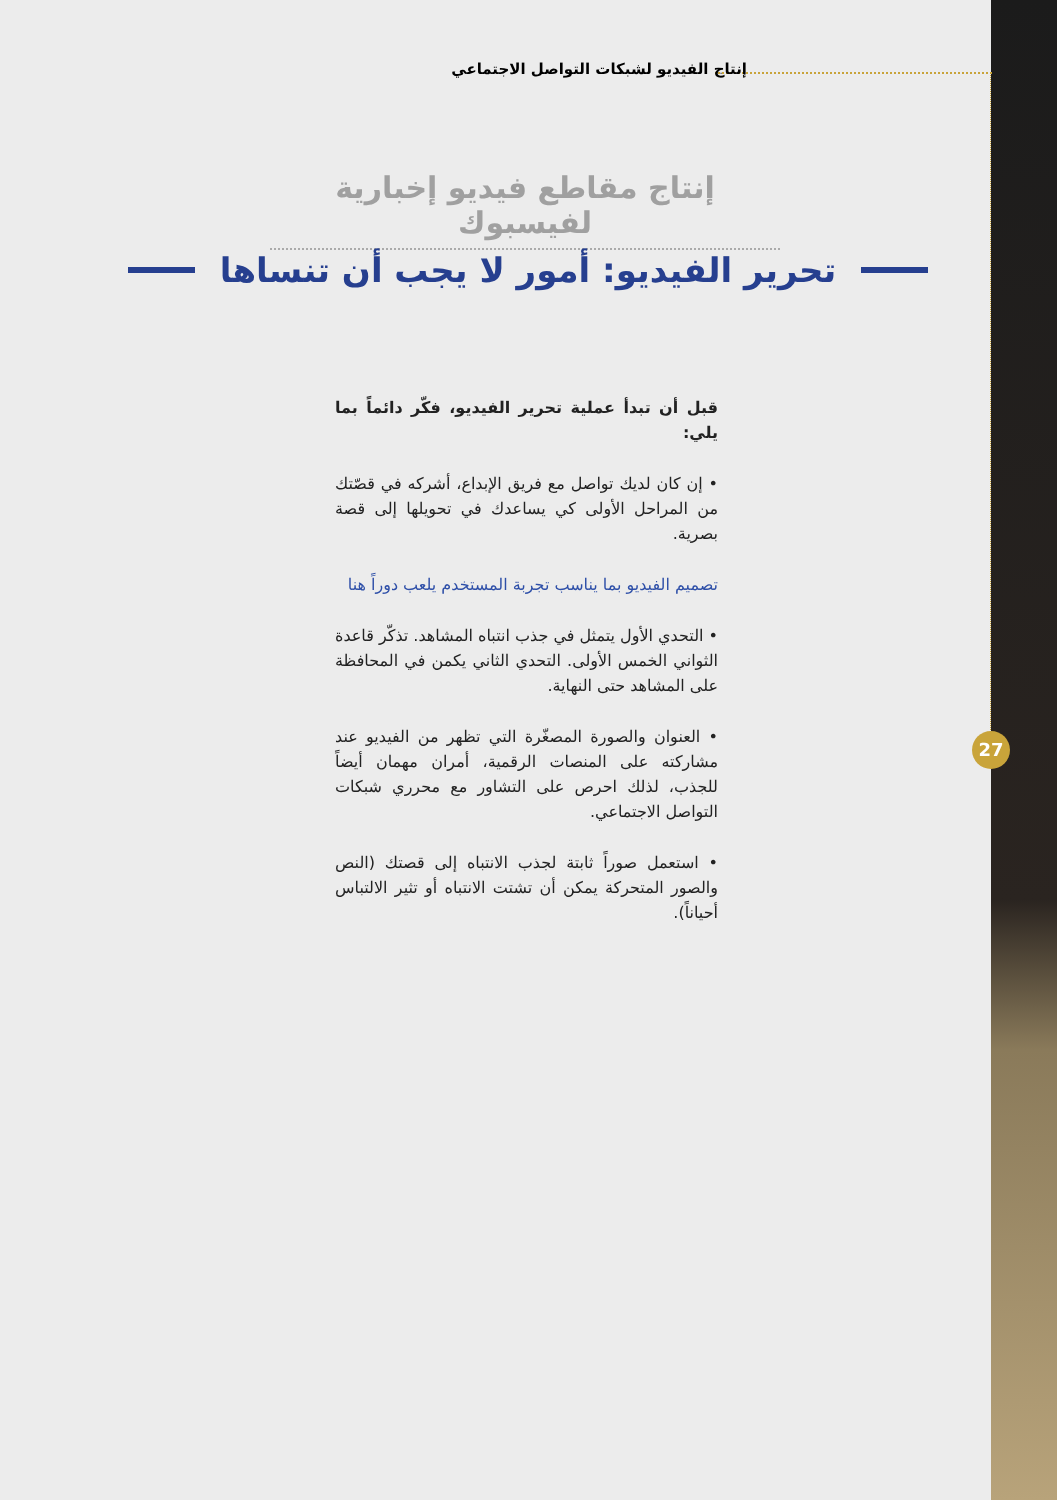إنتاج الفيديو لشبكات التواصل الاجتماعي
إنتاج مقاطع فيديو إخبارية لفيسبوك
تحرير الفيديو: أمور لا يجب أن تنساها
قبل أن تبدأ عملية تحرير الفيديو، فكّر دائماً بما يلي:
• إن كان لديك تواصل مع فريق الإبداع، أشركه في قصّتك من المراحل الأولى كي يساعدك في تحويلها إلى قصة بصرية.
تصميم الفيديو بما يناسب تجربة المستخدم يلعب دوراً هنا
• التحدي الأول يتمثل في جذب انتباه المشاهد. تذكّر قاعدة الثواني الخمس الأولى. التحدي الثاني يكمن في المحافظة على المشاهد حتى النهاية.
• العنوان والصورة المصغّرة التي تظهر من الفيديو عند مشاركته على المنصات الرقمية، أمران مهمان أيضاً للجذب، لذلك احرص على التشاور مع محرري شبكات التواصل الاجتماعي.
• استعمل صوراً ثابتة لجذب الانتباه إلى قصتك (النص والصور المتحركة يمكن أن تشتت الانتباه أو تثير الالتباس أحياناً).
27